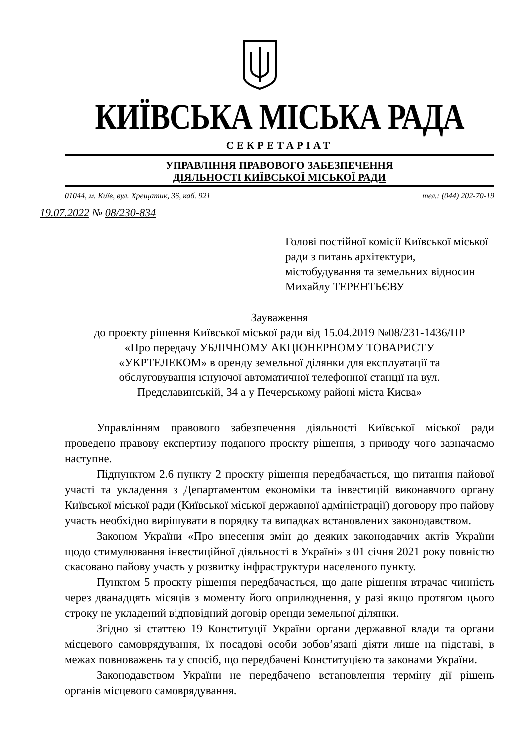КИЇВСЬКА МІСЬКА РАДА
СЕКРЕТАРІАТ
УПРАВЛІННЯ ПРАВОВОГО ЗАБЕЗПЕЧЕННЯ
ДІЯЛЬНОСТІ КИЇВСЬКОЇ МІСЬКОЇ РАДИ
01044, м. Київ, вул. Хрещатик, 36, каб. 921 тел.: (044) 202-70-19
19.07.2022 № 08/230-834
Голові постійної комісії Київської міської ради з питань архітектури, містобудування та земельних відносин Михайлу ТЕРЕНТЬЄВУ
Зауваження
до проєкту рішення Київської міської ради від 15.04.2019 №08/231-1436/ПР
«Про передачу УБЛІЧНОМУ АКЦІОНЕРНОМУ ТОВАРИСТУ
«УКРТЕЛЕКОМ» в оренду земельної ділянки для експлуатації та
обслуговування існуючої автоматичної телефонної станції на вул.
Предславинській, 34 а у Печерському районі міста Києва»
Управлінням правового забезпечення діяльності Київської міської ради проведено правову експертизу поданого проєкту рішення, з приводу чого зазначаємо наступне.
Підпунктом 2.6 пункту 2 проєкту рішення передбачається, що питання пайової участі та укладення з Департаментом економіки та інвестицій виконавчого органу Київської міської ради (Київської міської державної адміністрації) договору про пайову участь необхідно вирішувати в порядку та випадках встановлених законодавством.
Законом України «Про внесення змін до деяких законодавчих актів України щодо стимулювання інвестиційної діяльності в Україні» з 01 січня 2021 року повністю скасовано пайову участь у розвитку інфраструктури населеного пункту.
Пунктом 5 проєкту рішення передбачається, що дане рішення втрачає чинність через дванадцять місяців з моменту його оприлюднення, у разі якщо протягом цього строку не укладений відповідний договір оренди земельної ділянки.
Згідно зі статтею 19 Конституції України органи державної влади та органи місцевого самоврядування, їх посадові особи зобов’язані діяти лише на підставі, в межах повноважень та у спосіб, що передбачені Конституцією та законами України.
Законодавством України не передбачено встановлення терміну дії рішень органів місцевого самоврядування.